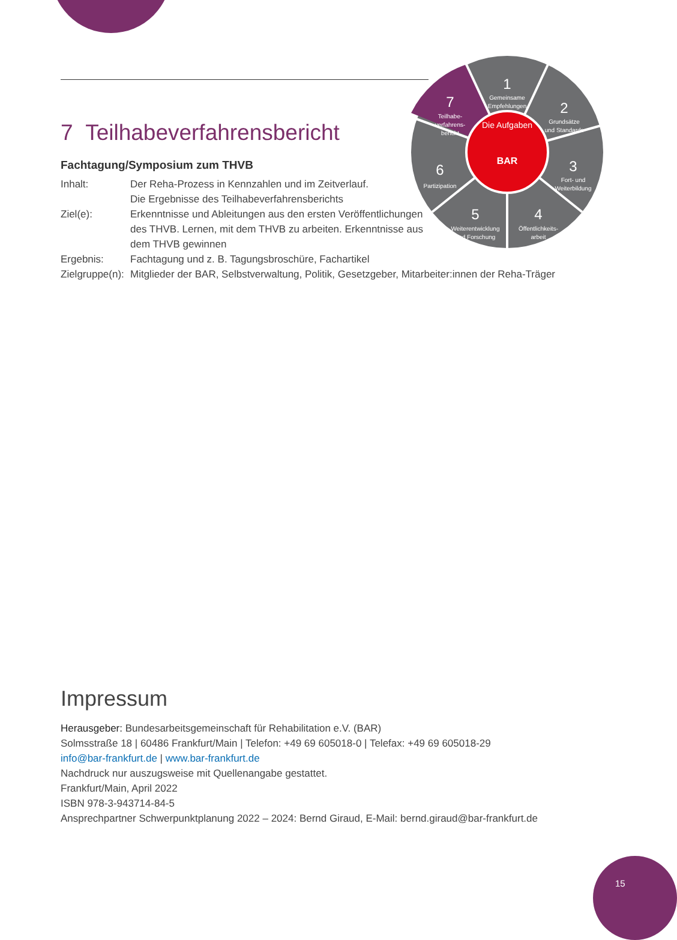1
Gemeinsame
Empfehlungen
2
Grundsätze
und Standards
3
Fort- und
Weiterbildung
4
Öffentlichkeits-
arbeit
5
Weiterentwicklung
und Forschung
6
Partizipation
7
Teilhabe-
verfahrens-
bericht
Die Aufgaben
BAR
7 Teilhabeverfahrensbericht
Fachtagung/Symposium zum THVB
Inhalt: Der Reha-Prozess in Kennzahlen und im Zeitverlauf.
Die Ergebnisse des Teilhabeverfahrensberichts
Ziel(e): Erkenntnisse und Ableitungen aus den ersten Veröffent­lichungen des THVB. Lernen, mit dem THVB zu arbeiten. Erkennt­nisse aus dem THVB gewinnen
Ergebnis: Fachtagung und z. B. Tagungsbroschüre, Fachartikel
Zielgruppe(n):
Mitglieder der BAR, Selbstverwaltung, Politik, Gesetzgeber, Mitarbeiter:innen der Reha-Träger
Impressum
Herausgeber: Bundesarbeitsgemeinschaft für Rehabilitation e.V. (BAR)
Solmsstraße 18 | 60486 Frankfurt/Main | Telefon: +49 69 605018-0 | Telefax: +49 69 605018-29
info@bar-frankfurt.de | www.bar-frankfurt.de
Nachdruck nur auszugsweise mit Quellenangabe gestattet.
Frankfurt/Main, April 2022
ISBN 978-3-943714-84-5
Ansprechpartner Schwerpunktplanung 2022 – 2024: Bernd Giraud, E-Mail: bernd.giraud@bar-frankfurt.de
15